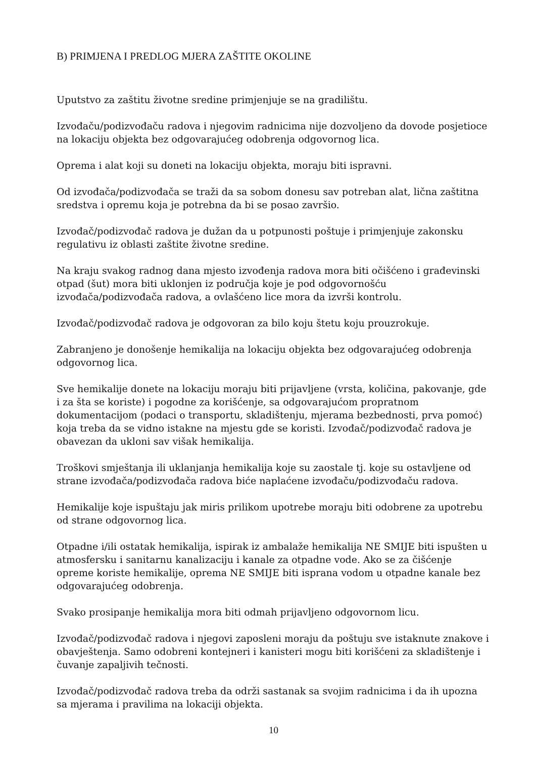B) PRIMJENA I PREDLOG MJERA ZAŠTITE OKOLINE
Uputstvo za zaštitu životne sredine primjenjuje se na gradilištu.
Izvođaču/podizvođaču radova i njegovim radnicima nije dozvoljeno da dovode posjetioce na lokaciju objekta bez odgovarajućeg odobrenja odgovornog lica.
Oprema i alat koji su doneti na lokaciju objekta, moraju biti ispravni.
Od izvođača/podizvođača se traži da sa sobom donesu sav potreban alat, lična zaštitna sredstva i opremu koja je potrebna da bi se posao završio.
Izvođač/podizvođač radova je dužan da u potpunosti poštuje i primjenjuje zakonsku regulativu iz oblasti zaštite životne sredine.
Na kraju svakog radnog dana mjesto izvođenja radova mora biti očišćeno i građevinski otpad (šut) mora biti uklonjen iz područja koje je pod odgovornošću izvođača/podizvođača radova, a ovlašćeno lice mora da izvrši kontrolu.
Izvođač/podizvođač radova je odgovoran za bilo koju štetu koju prouzrokuje.
Zabranjeno je donošenje hemikalija na lokaciju objekta bez odgovarajućeg odobrenja odgovornog lica.
Sve hemikalije donete na lokaciju moraju biti prijavljene (vrsta, količina, pakovanje, gde i za šta se koriste) i pogodne za korišćenje, sa odgovarajućom propratnom dokumentacijom (podaci o transportu, skladištenju, mjerama bezbednosti, prva pomoć) koja treba da se vidno istakne na mjestu gde se koristi. Izvođač/podizvođač radova je obavezan da ukloni sav višak hemikalija.
Troškovi smještanja ili uklanjanja hemikalija koje su zaostale tj. koje su ostavljene od strane izvođača/podizvođača radova biće naplaćene izvođaču/podizvođaču radova.
Hemikalije koje ispuštaju jak miris prilikom upotrebe moraju biti odobrene za upotrebu od strane odgovornog lica.
Otpadne i/ili ostatak hemikalija, ispirak iz ambalaže hemikalija NE SMIJE biti ispušten u atmosfersku i sanitarnu kanalizaciju i kanale za otpadne vode. Ako se za čišćenje opreme koriste hemikalije, oprema NE SMIJE biti isprana vodom u otpadne kanale bez odgovarajućeg odobrenja.
Svako prosipanje hemikalija mora biti odmah prijavljeno odgovornom licu.
Izvođač/podizvođač radova i njegovi zaposleni moraju da poštuju sve istaknute znakove i obavještenja. Samo odobreni kontejneri i kanisteri mogu biti korišćeni za skladištenje i čuvanje zapaljivih tečnosti.
Izvođač/podizvođač radova treba da održi sastanak sa svojim radnicima i da ih upozna sa mjerama i pravilima na lokaciji objekta.
10